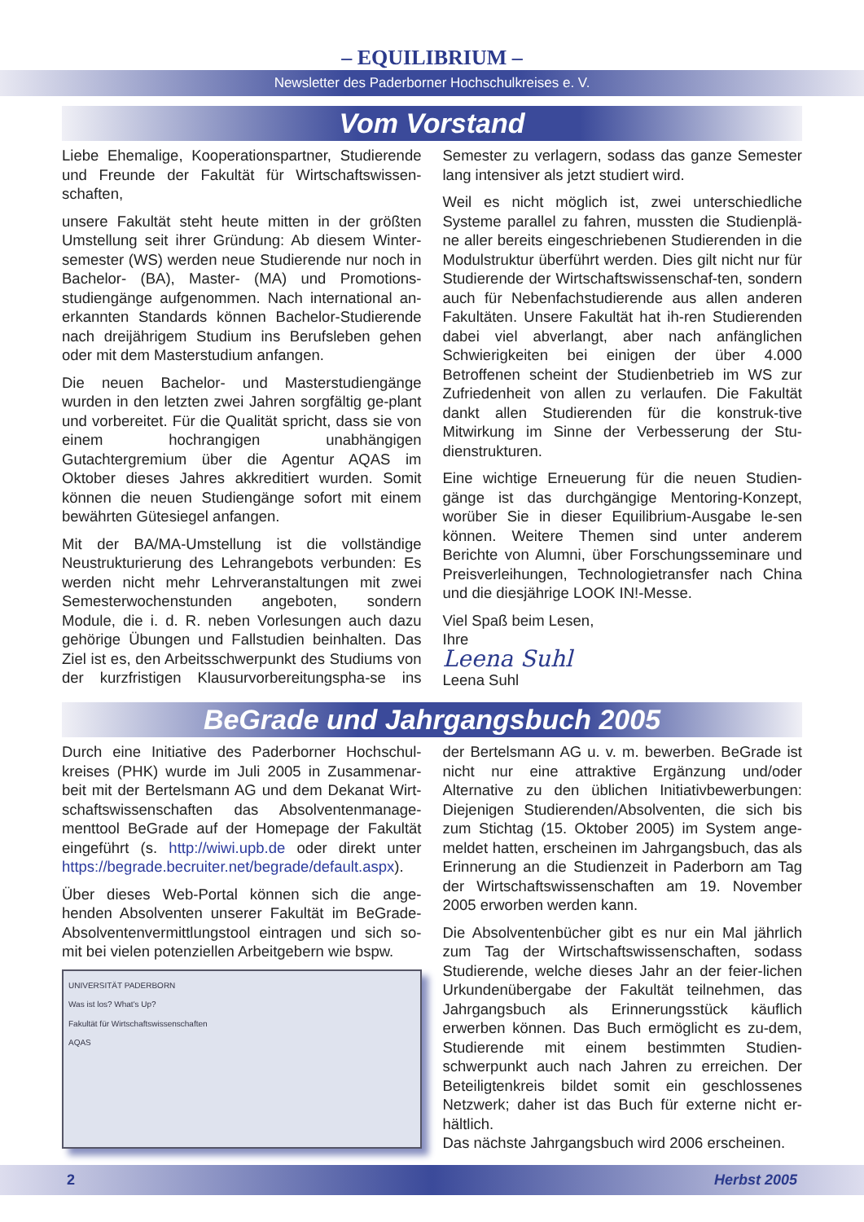– EQUILIBRIUM –
Newsletter des Paderborner Hochschulkreises e. V.
Vom Vorstand
Liebe Ehemalige, Kooperationspartner, Studierende und Freunde der Fakultät für Wirtschaftswissen-schaften,
unsere Fakultät steht heute mitten in der größten Umstellung seit ihrer Gründung: Ab diesem Winter-semester (WS) werden neue Studierende nur noch in Bachelor- (BA), Master- (MA) und Promotions-studiengänge aufgenommen. Nach international an-erkannten Standards können Bachelor-Studierende nach dreijährigem Studium ins Berufsleben gehen oder mit dem Masterstudium anfangen.
Die neuen Bachelor- und Masterstudiengänge wurden in den letzten zwei Jahren sorgfältig ge-plant und vorbereitet. Für die Qualität spricht, dass sie von einem hochrangigen unabhängigen Gutachtergremium über die Agentur AQAS im Oktober dieses Jahres akkreditiert wurden. Somit können die neuen Studiengänge sofort mit einem bewährten Gütesiegel anfangen.
Mit der BA/MA-Umstellung ist die vollständige Neustrukturierung des Lehrangebots verbunden: Es werden nicht mehr Lehrveranstaltungen mit zwei Semesterwochenstunden angeboten, sondern Module, die i. d. R. neben Vorlesungen auch dazu gehörige Übungen und Fallstudien beinhalten. Das Ziel ist es, den Arbeitsschwerpunkt des Studiums von der kurzfristigen Klausurvorbereitungspha-se ins Semester zu verlagern, sodass das ganze Semester lang intensiver als jetzt studiert wird.
Weil es nicht möglich ist, zwei unterschiedliche Systeme parallel zu fahren, mussten die Studienplä-ne aller bereits eingeschriebenen Studierenden in die Modulstruktur überführt werden. Dies gilt nicht nur für Studierende der Wirtschaftswissenschaf-ten, sondern auch für Nebenfachstudierende aus allen anderen Fakultäten. Unsere Fakultät hat ih-ren Studierenden dabei viel abverlangt, aber nach anfänglichen Schwierigkeiten bei einigen der über 4.000 Betroffenen scheint der Studienbetrieb im WS zur Zufriedenheit von allen zu verlaufen. Die Fakultät dankt allen Studierenden für die konstruk-tive Mitwirkung im Sinne der Verbesserung der Stu-dienstrukturen.
Eine wichtige Erneuerung für die neuen Studien-gänge ist das durchgängige Mentoring-Konzept, worüber Sie in dieser Equilibrium-Ausgabe le-sen können. Weitere Themen sind unter anderem Berichte von Alumni, über Forschungsseminare und Preisverleihungen, Technologietransfer nach China und die diesjährige LOOK IN!-Messe.
Viel Spaß beim Lesen,
Ihre
Leena Suhl
Leena Suhl
BeGrade und Jahrgangsbuch 2005
Durch eine Initiative des Paderborner Hochschul-kreises (PHK) wurde im Juli 2005 in Zusammenar-beit mit der Bertelsmann AG und dem Dekanat Wirt-schaftswissenschaften das Absolventenmanage-menttool BeGrade auf der Homepage der Fakultät eingeführt (s. http://wiwi.upb.de oder direkt unter https://begrade.becruiter.net/begrade/default.aspx).
Über dieses Web-Portal können sich die ange-henden Absolventen unserer Fakultät im BeGrade-Absolventenvermittlungstool eintragen und sich so-mit bei vielen potenziellen Arbeitgebern wie bspw.
UNIVERSITÄT PADERBORN
Was ist los? What's Up?
Fakultät für Wirtschaftswissenschaften
AQAS
der Bertelsmann AG u. v. m. bewerben. BeGrade ist nicht nur eine attraktive Ergänzung und/oder Alternative zu den üblichen Initiativbewerbungen: Diejenigen Studierenden/Absolventen, die sich bis zum Stichtag (15. Oktober 2005) im System ange-meldet hatten, erscheinen im Jahrgangsbuch, das als Erinnerung an die Studienzeit in Paderborn am Tag der Wirtschaftswissenschaften am 19. November 2005 erworben werden kann.
Die Absolventenbücher gibt es nur ein Mal jährlich zum Tag der Wirtschaftswissenschaften, sodass Studierende, welche dieses Jahr an der feier-lichen Urkundenübergabe der Fakultät teilnehmen, das Jahrgangsbuch als Erinnerungsstück käuflich erwerben können. Das Buch ermöglicht es zu-dem, Studierende mit einem bestimmten Studien-schwerpunkt auch nach Jahren zu erreichen. Der Beteiligtenkreis bildet somit ein geschlossenes Netzwerk; daher ist das Buch für externe nicht er-hältlich.
Das nächste Jahrgangsbuch wird 2006 erscheinen.
2 Herbst 2005